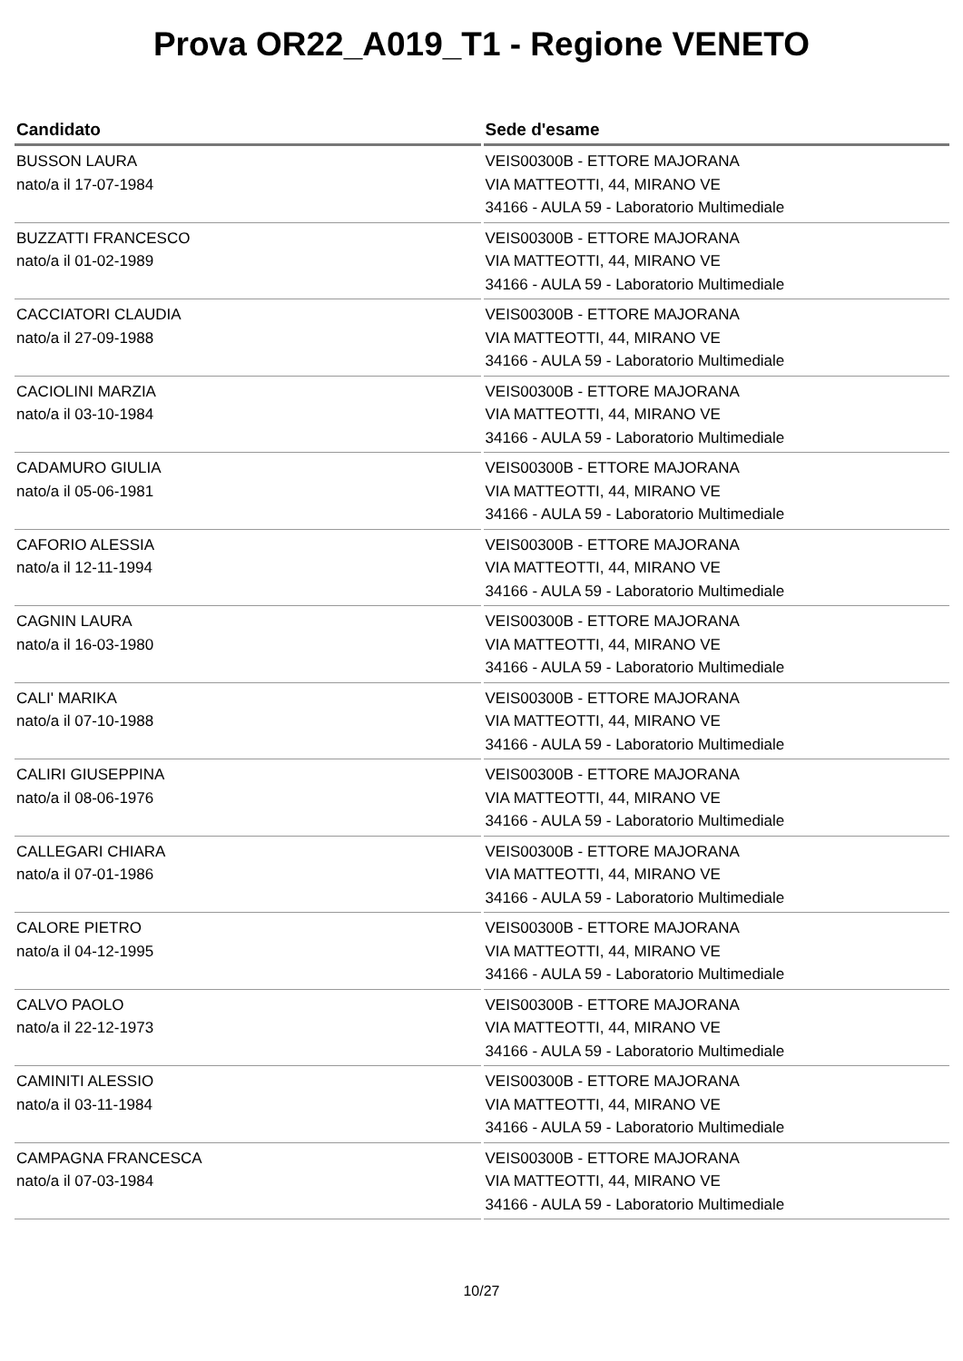Prova OR22_A019_T1 - Regione VENETO
| Candidato | Sede d'esame |
| --- | --- |
| BUSSON LAURA nato/a il 17-07-1984 | VEIS00300B - ETTORE MAJORANA VIA MATTEOTTI, 44, MIRANO VE 34166 - AULA 59 - Laboratorio Multimediale |
| BUZZATTI FRANCESCO nato/a il 01-02-1989 | VEIS00300B - ETTORE MAJORANA VIA MATTEOTTI, 44, MIRANO VE 34166 - AULA 59 - Laboratorio Multimediale |
| CACCIATORI CLAUDIA nato/a il 27-09-1988 | VEIS00300B - ETTORE MAJORANA VIA MATTEOTTI, 44, MIRANO VE 34166 - AULA 59 - Laboratorio Multimediale |
| CACIOLINI MARZIA nato/a il 03-10-1984 | VEIS00300B - ETTORE MAJORANA VIA MATTEOTTI, 44, MIRANO VE 34166 - AULA 59 - Laboratorio Multimediale |
| CADAMURO GIULIA nato/a il 05-06-1981 | VEIS00300B - ETTORE MAJORANA VIA MATTEOTTI, 44, MIRANO VE 34166 - AULA 59 - Laboratorio Multimediale |
| CAFORIO ALESSIA nato/a il 12-11-1994 | VEIS00300B - ETTORE MAJORANA VIA MATTEOTTI, 44, MIRANO VE 34166 - AULA 59 - Laboratorio Multimediale |
| CAGNIN LAURA nato/a il 16-03-1980 | VEIS00300B - ETTORE MAJORANA VIA MATTEOTTI, 44, MIRANO VE 34166 - AULA 59 - Laboratorio Multimediale |
| CALI' MARIKA nato/a il 07-10-1988 | VEIS00300B - ETTORE MAJORANA VIA MATTEOTTI, 44, MIRANO VE 34166 - AULA 59 - Laboratorio Multimediale |
| CALIRI GIUSEPPINA nato/a il 08-06-1976 | VEIS00300B - ETTORE MAJORANA VIA MATTEOTTI, 44, MIRANO VE 34166 - AULA 59 - Laboratorio Multimediale |
| CALLEGARI CHIARA nato/a il 07-01-1986 | VEIS00300B - ETTORE MAJORANA VIA MATTEOTTI, 44, MIRANO VE 34166 - AULA 59 - Laboratorio Multimediale |
| CALORE PIETRO nato/a il 04-12-1995 | VEIS00300B - ETTORE MAJORANA VIA MATTEOTTI, 44, MIRANO VE 34166 - AULA 59 - Laboratorio Multimediale |
| CALVO PAOLO nato/a il 22-12-1973 | VEIS00300B - ETTORE MAJORANA VIA MATTEOTTI, 44, MIRANO VE 34166 - AULA 59 - Laboratorio Multimediale |
| CAMINITI ALESSIO nato/a il 03-11-1984 | VEIS00300B - ETTORE MAJORANA VIA MATTEOTTI, 44, MIRANO VE 34166 - AULA 59 - Laboratorio Multimediale |
| CAMPAGNA FRANCESCA nato/a il 07-03-1984 | VEIS00300B - ETTORE MAJORANA VIA MATTEOTTI, 44, MIRANO VE 34166 - AULA 59 - Laboratorio Multimediale |
10/27